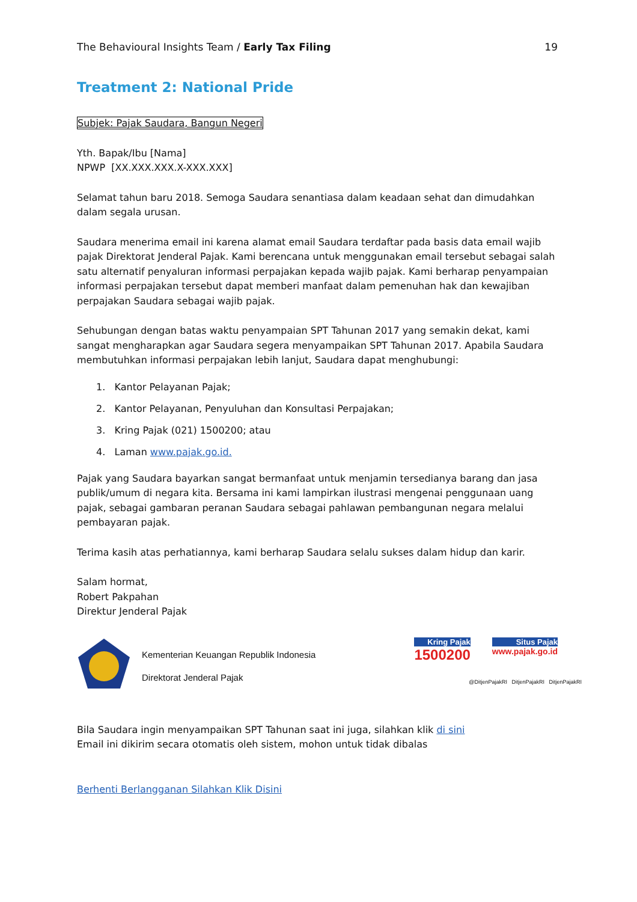The Behavioural Insights Team / Early Tax Filing 19
Treatment 2: National Pride
Subjek: Pajak Saudara, Bangun Negeri
Yth. Bapak/Ibu [Nama]
NPWP [XX.XXX.XXX.X-XXX.XXX]
Selamat tahun baru 2018. Semoga Saudara senantiasa dalam keadaan sehat dan dimudahkan dalam segala urusan.
Saudara menerima email ini karena alamat email Saudara terdaftar pada basis data email wajib pajak Direktorat Jenderal Pajak. Kami berencana untuk menggunakan email tersebut sebagai salah satu alternatif penyaluran informasi perpajakan kepada wajib pajak. Kami berharap penyampaian informasi perpajakan tersebut dapat memberi manfaat dalam pemenuhan hak dan kewajiban perpajakan Saudara sebagai wajib pajak.
Sehubungan dengan batas waktu penyampaian SPT Tahunan 2017 yang semakin dekat, kami sangat mengharapkan agar Saudara segera menyampaikan SPT Tahunan 2017. Apabila Saudara membutuhkan informasi perpajakan lebih lanjut, Saudara dapat menghubungi:
1. Kantor Pelayanan Pajak;
2. Kantor Pelayanan, Penyuluhan dan Konsultasi Perpajakan;
3. Kring Pajak (021) 1500200; atau
4. Laman www.pajak.go.id.
Pajak yang Saudara bayarkan sangat bermanfaat untuk menjamin tersedianya barang dan jasa publik/umum di negara kita. Bersama ini kami lampirkan ilustrasi mengenai penggunaan uang pajak, sebagai gambaran peranan Saudara sebagai pahlawan pembangunan negara melalui pembayaran pajak.
Terima kasih atas perhatiannya, kami berharap Saudara selalu sukses dalam hidup dan karir.
Salam hormat,
Robert Pakpahan
Direktur Jenderal Pajak
Kementerian Keuangan Republik Indonesia
Direktorat Jenderal Pajak
Kring Pajak
1500200
Situs Pajak
www.pajak.go.id
@DitjenPajakRI DitjenPajakRI DitjenPajakRI
Bila Saudara ingin menyampaikan SPT Tahunan saat ini juga, silahkan klik di sini
Email ini dikirim secara otomatis oleh sistem, mohon untuk tidak dibalas
Berhenti Berlangganan Silahkan Klik Disini